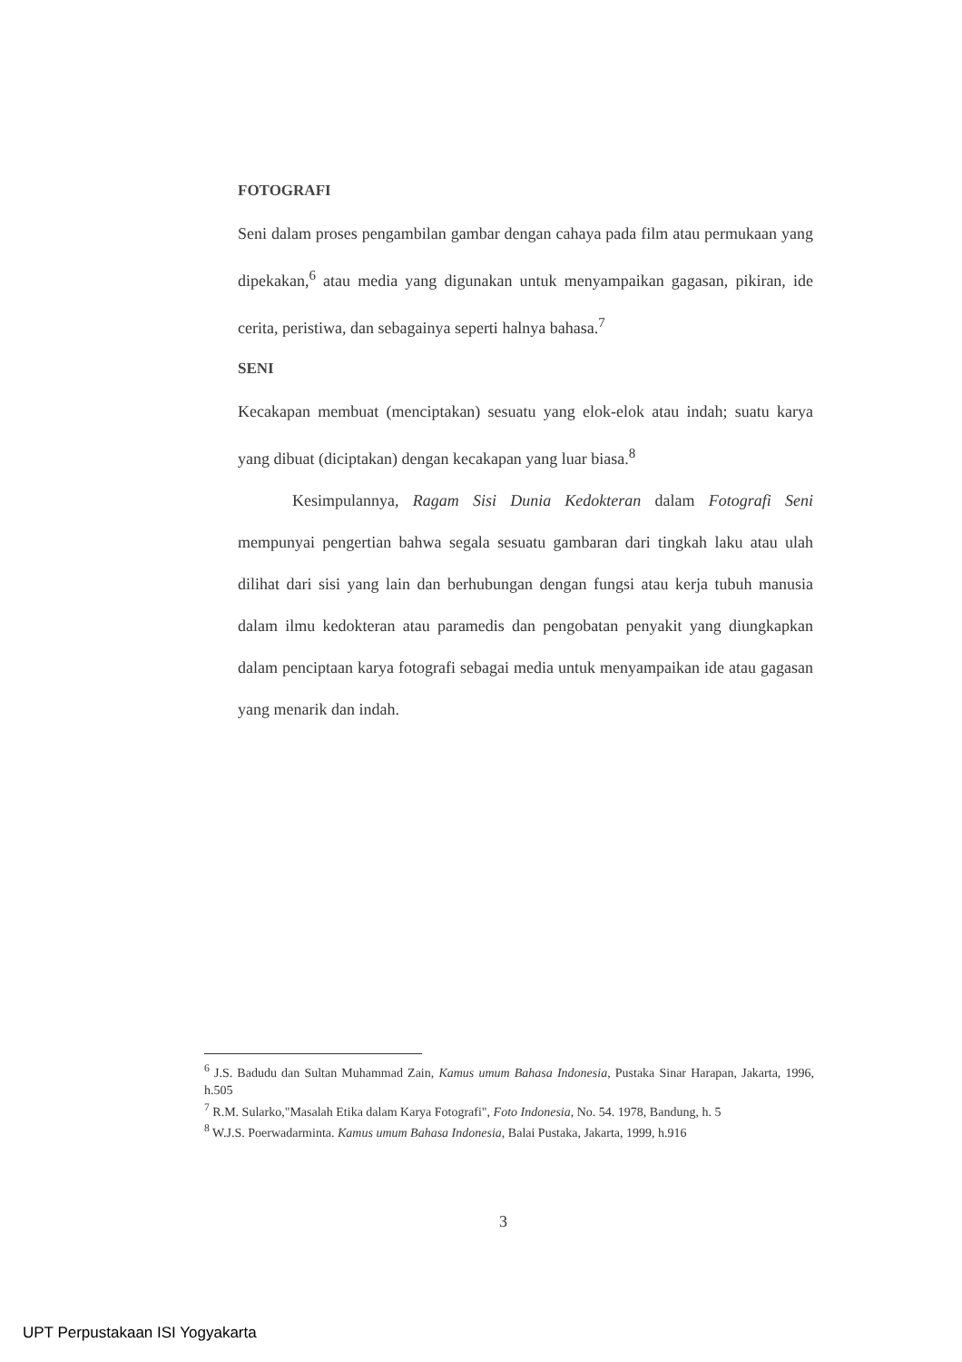FOTOGRAFI
Seni dalam proses pengambilan gambar dengan cahaya pada film atau permukaan yang dipekakan,<sup>6</sup> atau media yang digunakan untuk menyampaikan gagasan, pikiran, ide cerita, peristiwa, dan sebagainya seperti halnya bahasa.<sup>7</sup>
SENI
Kecakapan membuat (menciptakan) sesuatu yang elok-elok atau indah; suatu karya yang dibuat (diciptakan) dengan kecakapan yang luar biasa.<sup>8</sup>
Kesimpulannya, Ragam Sisi Dunia Kedokteran dalam Fotografi Seni mempunyai pengertian bahwa segala sesuatu gambaran dari tingkah laku atau ulah dilihat dari sisi yang lain dan berhubungan dengan fungsi atau kerja tubuh manusia dalam ilmu kedokteran atau paramedis dan pengobatan penyakit yang diungkapkan dalam penciptaan karya fotografi sebagai media untuk menyampaikan ide atau gagasan yang menarik dan indah.
<sup>6</sup> J.S. Badudu dan Sultan Muhammad Zain, Kamus umum Bahasa Indonesia, Pustaka Sinar Harapan, Jakarta, 1996, h.505
<sup>7</sup> R.M. Sularko,"Masalah Etika dalam Karya Fotografi", Foto Indonesia, No. 54. 1978, Bandung, h. 5
<sup>8</sup> W.J.S. Poerwadarminta. Kamus umum Bahasa Indonesia, Balai Pustaka, Jakarta, 1999, h.916
3
UPT Perpustakaan ISI Yogyakarta